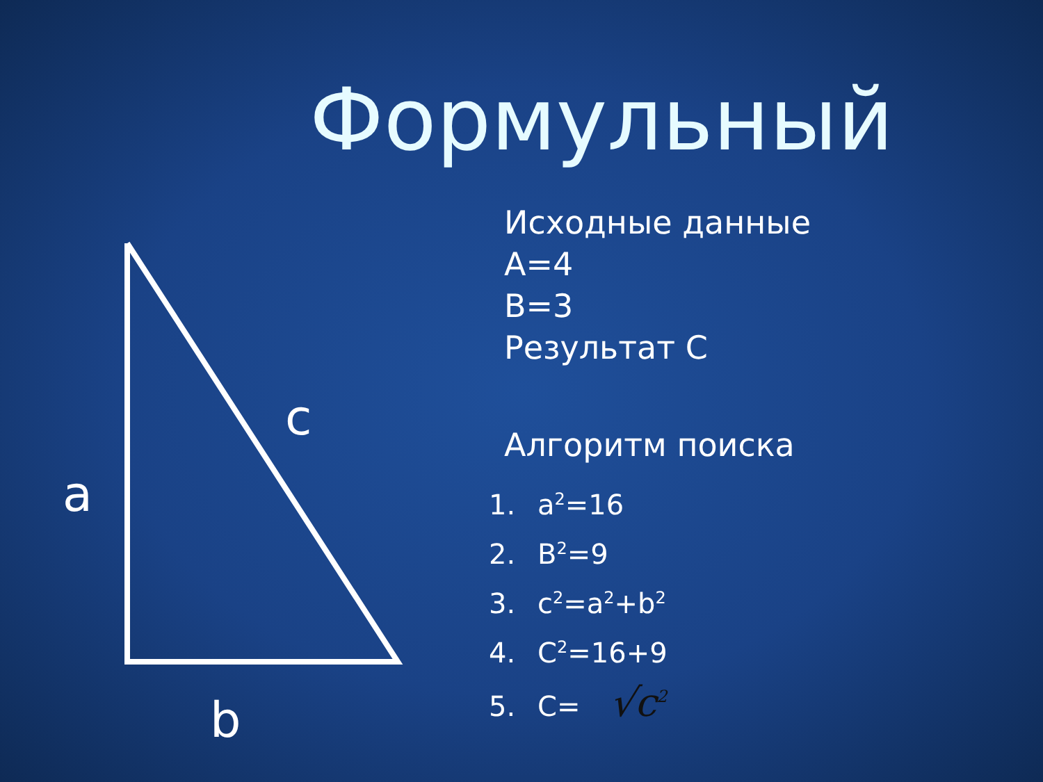Формульный
c
a
b
Исходные данные
A=4
B=3
Результат С
Алгоритм поиска
1. a<sup>2</sup>=16
2. B<sup>2</sup>=9
3. c<sup>2</sup>=a<sup>2</sup>+b<sup>2</sup>
4. C<sup>2</sup>=16+9
5. C= √c<sup>2</sup>